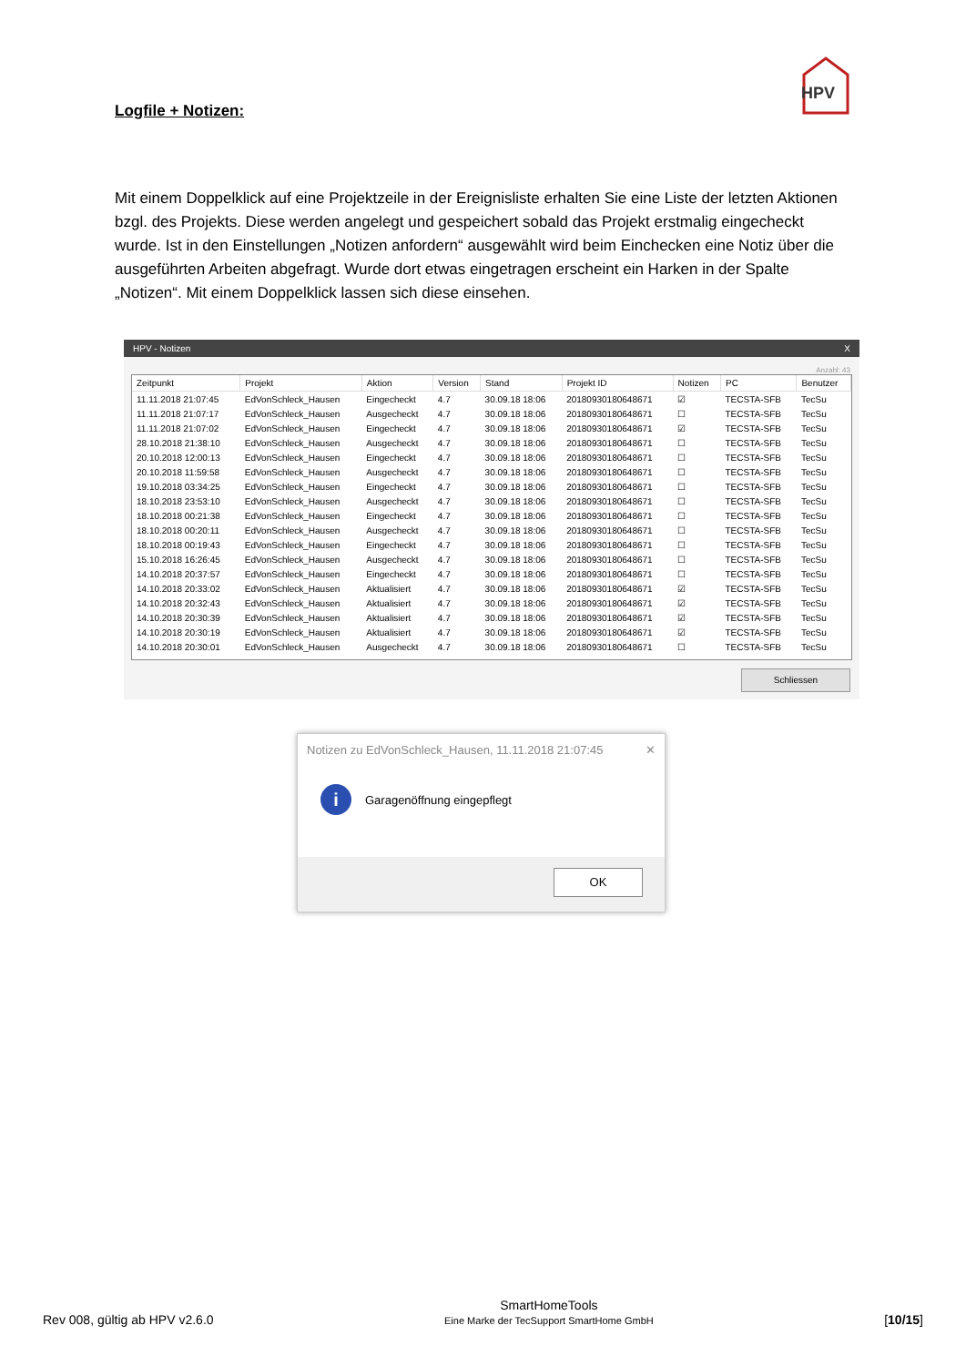HPV
Logfile + Notizen:
Mit einem Doppelklick auf eine Projektzeile in der Ereignisliste erhalten Sie eine Liste der letzten Aktionen bzgl. des Projekts. Diese werden angelegt und gespeichert sobald das Projekt erstmalig eingecheckt wurde. Ist in den Einstellungen „Notizen anfordern“ ausgewählt wird beim Einchecken eine Notiz über die ausgeführten Arbeiten abgefragt. Wurde dort etwas eingetragen erscheint ein Harken in der Spalte „Notizen“. Mit einem Doppelklick lassen sich diese einsehen.
HPV - Notizen X
Anzahl: 43
| Zeitpunkt | Projekt | Aktion | Version | Stand | Projekt ID | Notizen | PC | Benutzer |
| --- | --- | --- | --- | --- | --- | --- | --- | --- |
| 11.11.2018 21:07:45 | EdVonSchleck_Hausen | Eingecheckt | 4.7 | 30.09.18 18:06 | 20180930180648671 | ☑ | TECSTA-SFB | TecSu |
| 11.11.2018 21:07:17 | EdVonSchleck_Hausen | Ausgecheckt | 4.7 | 30.09.18 18:06 | 20180930180648671 | ☐ | TECSTA-SFB | TecSu |
| 11.11.2018 21:07:02 | EdVonSchleck_Hausen | Eingecheckt | 4.7 | 30.09.18 18:06 | 20180930180648671 | ☑ | TECSTA-SFB | TecSu |
| 28.10.2018 21:38:10 | EdVonSchleck_Hausen | Ausgecheckt | 4.7 | 30.09.18 18:06 | 20180930180648671 | ☐ | TECSTA-SFB | TecSu |
| 20.10.2018 12:00:13 | EdVonSchleck_Hausen | Eingecheckt | 4.7 | 30.09.18 18:06 | 20180930180648671 | ☐ | TECSTA-SFB | TecSu |
| 20.10.2018 11:59:58 | EdVonSchleck_Hausen | Ausgecheckt | 4.7 | 30.09.18 18:06 | 20180930180648671 | ☐ | TECSTA-SFB | TecSu |
| 19.10.2018 03:34:25 | EdVonSchleck_Hausen | Eingecheckt | 4.7 | 30.09.18 18:06 | 20180930180648671 | ☐ | TECSTA-SFB | TecSu |
| 18.10.2018 23:53:10 | EdVonSchleck_Hausen | Ausgecheckt | 4.7 | 30.09.18 18:06 | 20180930180648671 | ☐ | TECSTA-SFB | TecSu |
| 18.10.2018 00:21:38 | EdVonSchleck_Hausen | Eingecheckt | 4.7 | 30.09.18 18:06 | 20180930180648671 | ☐ | TECSTA-SFB | TecSu |
| 18.10.2018 00:20:11 | EdVonSchleck_Hausen | Ausgecheckt | 4.7 | 30.09.18 18:06 | 20180930180648671 | ☐ | TECSTA-SFB | TecSu |
| 18.10.2018 00:19:43 | EdVonSchleck_Hausen | Eingecheckt | 4.7 | 30.09.18 18:06 | 20180930180648671 | ☐ | TECSTA-SFB | TecSu |
| 15.10.2018 16:26:45 | EdVonSchleck_Hausen | Ausgecheckt | 4.7 | 30.09.18 18:06 | 20180930180648671 | ☐ | TECSTA-SFB | TecSu |
| 14.10.2018 20:37:57 | EdVonSchleck_Hausen | Eingecheckt | 4.7 | 30.09.18 18:06 | 20180930180648671 | ☐ | TECSTA-SFB | TecSu |
| 14.10.2018 20:33:02 | EdVonSchleck_Hausen | Aktualisiert | 4.7 | 30.09.18 18:06 | 20180930180648671 | ☑ | TECSTA-SFB | TecSu |
| 14.10.2018 20:32:43 | EdVonSchleck_Hausen | Aktualisiert | 4.7 | 30.09.18 18:06 | 20180930180648671 | ☑ | TECSTA-SFB | TecSu |
| 14.10.2018 20:30:39 | EdVonSchleck_Hausen | Aktualisiert | 4.7 | 30.09.18 18:06 | 20180930180648671 | ☑ | TECSTA-SFB | TecSu |
| 14.10.2018 20:30:19 | EdVonSchleck_Hausen | Aktualisiert | 4.7 | 30.09.18 18:06 | 20180930180648671 | ☑ | TECSTA-SFB | TecSu |
| 14.10.2018 20:30:01 | EdVonSchleck_Hausen | Ausgecheckt | 4.7 | 30.09.18 18:06 | 20180930180648671 | ☐ | TECSTA-SFB | TecSu |
Schliessen
Notizen zu EdVonSchleck_Hausen, 11.11.2018 21:07:45 ✕
i
Garagenöffnung eingepflegt
OK
Rev 008, gültig ab HPV v2.6.0
SmartHomeTools
Eine Marke der TecSupport SmartHome GmbH
[10/15]